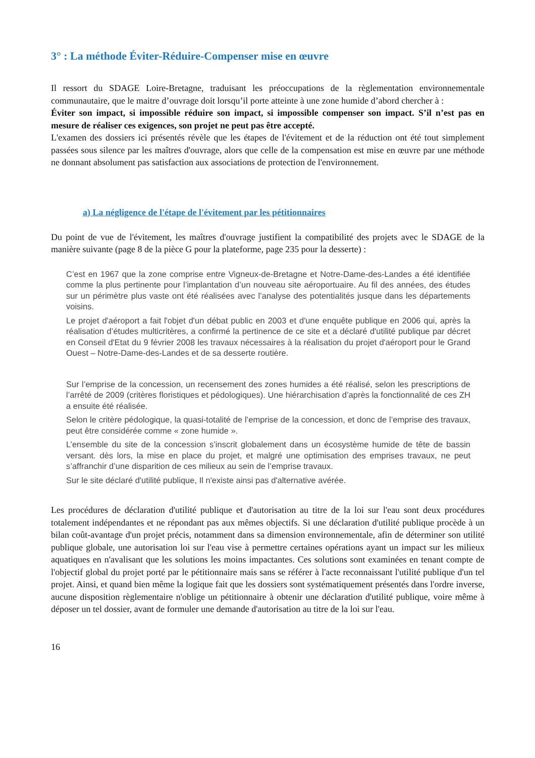3° : La méthode Éviter-Réduire-Compenser mise en œuvre
Il ressort du SDAGE Loire-Bretagne, traduisant les préoccupations de la règlementation environnementale communautaire, que le maitre d’ouvrage doit lorsqu’il porte atteinte à une zone humide d’abord chercher à :
Éviter son impact, si impossible réduire son impact, si impossible compenser son impact. S’il n’est pas en mesure de réaliser ces exigences, son projet ne peut pas être accepté.
L'examen des dossiers ici présentés révèle que les étapes de l'évitement et de la réduction ont été tout simplement passées sous silence par les maîtres d'ouvrage, alors que celle de la compensation est mise en œuvre par une méthode ne donnant absolument pas satisfaction aux associations de protection de l'environnement.
a) La négligence de l'étape de l'évitement par les pétitionnaires
Du point de vue de l'évitement, les maîtres d'ouvrage justifient la compatibilité des projets avec le SDAGE de la manière suivante (page 8 de la pièce G pour la plateforme, page 235 pour la desserte) :
C’est en 1967 que la zone comprise entre Vigneux-de-Bretagne et Notre-Dame-des-Landes a été identifiée comme la plus pertinente pour l’implantation d’un nouveau site aéroportuaire. Au fil des années, des études sur un périmètre plus vaste ont été réalisées avec l’analyse des potentialités jusque dans les départements voisins.
Le projet d'aéroport a fait l'objet d'un débat public en 2003 et d'une enquête publique en 2006 qui, après la réalisation d’études multicritères, a confirmé la pertinence de ce site et a déclaré d'utilité publique par décret en Conseil d'Etat du 9 février 2008 les travaux nécessaires à la réalisation du projet d'aéroport pour le Grand Ouest – Notre-Dame-des-Landes et de sa desserte routière.
Sur l’emprise de la concession, un recensement des zones humides a été réalisé, selon les prescriptions de l’arrêté de 2009 (critères floristiques et pédologiques). Une hiérarchisation d’après la fonctionnalité de ces ZH a ensuite été réalisée.
Selon le critère pédologique, la quasi-totalité de l’emprise de la concession, et donc de l’emprise des travaux, peut être considérée comme « zone humide ».
L’ensemble du site de la concession s’inscrit globalement dans un écosystème humide de tête de bassin versant. dès lors, la mise en place du projet, et malgré une optimisation des emprises travaux, ne peut s’affranchir d’une disparition de ces milieux au sein de l’emprise travaux.
Sur le site déclaré d'utilité publique, Il n'existe ainsi pas d'alternative avérée.
Les procédures de déclaration d'utilité publique et d'autorisation au titre de la loi sur l'eau sont deux procédures totalement indépendantes et ne répondant pas aux mêmes objectifs. Si une déclaration d'utilité publique procède à un bilan coût-avantage d'un projet précis, notamment dans sa dimension environnementale, afin de déterminer son utilité publique globale, une autorisation loi sur l'eau vise à permettre certaines opérations ayant un impact sur les milieux aquatiques en n'avalisant que les solutions les moins impactantes. Ces solutions sont examinées en tenant compte de l'objectif global du projet porté par le pétitionnaire mais sans se référer à l'acte reconnaissant l'utilité publique d'un tel projet. Ainsi, et quand bien même la logique fait que les dossiers sont systématiquement présentés dans l'ordre inverse, aucune disposition règlementaire n'oblige un pétitionnaire à obtenir une déclaration d'utilité publique, voire même à déposer un tel dossier, avant de formuler une demande d'autorisation au titre de la loi sur l'eau.
16